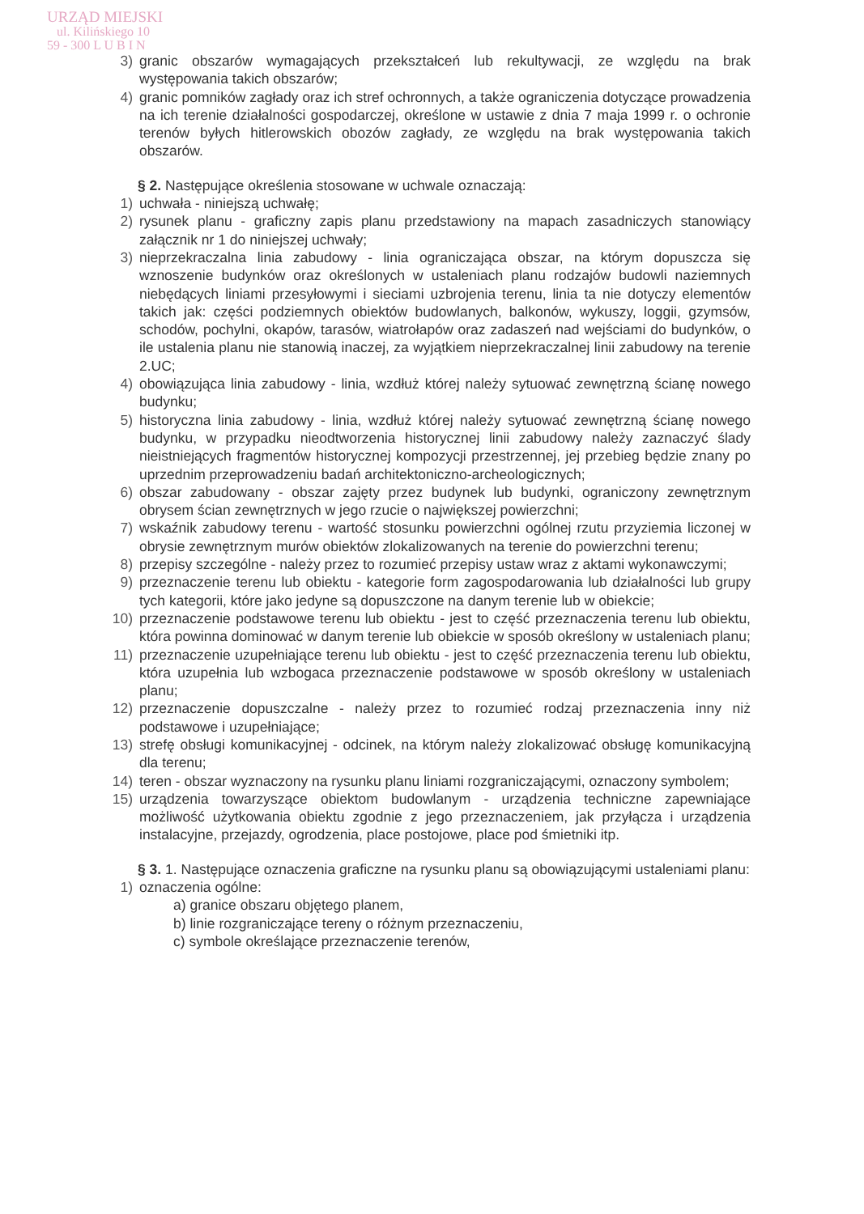URZĄD MIEJSKI
ul. Kilińskiego 10
59 - 300 L U B I N
3) granic obszarów wymagających przekształceń lub rekultywacji, ze względu na brak występowania takich obszarów;
4) granic pomników zagłady oraz ich stref ochronnych, a także ograniczenia dotyczące prowadzenia na ich terenie działalności gospodarczej, określone w ustawie z dnia 7 maja 1999 r. o ochronie terenów byłych hitlerowskich obozów zagłady, ze względu na brak występowania takich obszarów.
§ 2. Następujące określenia stosowane w uchwale oznaczają:
1) uchwała - niniejszą uchwałę;
2) rysunek planu - graficzny zapis planu przedstawiony na mapach zasadniczych stanowiący załącznik nr 1 do niniejszej uchwały;
3) nieprzekraczalna linia zabudowy - linia ograniczająca obszar, na którym dopuszcza się wznoszenie budynków oraz określonych w ustaleniach planu rodzajów budowli naziemnych niebędących liniami przesyłowymi i sieciami uzbrojenia terenu, linia ta nie dotyczy elementów takich jak: części podziemnych obiektów budowlanych, balkonów, wykuszy, loggii, gzymsów, schodów, pochylni, okapów, tarasów, wiatrołapów oraz zadaszeń nad wejściami do budynków, o ile ustalenia planu nie stanowią inaczej, za wyjątkiem nieprzekraczalnej linii zabudowy na terenie 2.UC;
4) obowiązująca linia zabudowy - linia, wzdłuż której należy sytuować zewnętrzną ścianę nowego budynku;
5) historyczna linia zabudowy - linia, wzdłuż której należy sytuować zewnętrzną ścianę nowego budynku, w przypadku nieodtworzenia historycznej linii zabudowy należy zaznaczyć ślady nieistniejących fragmentów historycznej kompozycji przestrzennej, jej przebieg będzie znany po uprzednim przeprowadzeniu badań architektoniczno-archeologicznych;
6) obszar zabudowany - obszar zajęty przez budynek lub budynki, ograniczony zewnętrznym obrysem ścian zewnętrznych w jego rzucie o największej powierzchni;
7) wskaźnik zabudowy terenu - wartość stosunku powierzchni ogólnej rzutu przyziemia liczonej w obrysie zewnętrznym murów obiektów zlokalizowanych na terenie do powierzchni terenu;
8) przepisy szczególne - należy przez to rozumieć przepisy ustaw wraz z aktami wykonawczymi;
9) przeznaczenie terenu lub obiektu - kategorie form zagospodarowania lub działalności lub grupy tych kategorii, które jako jedyne są dopuszczone na danym terenie lub w obiekcie;
10) przeznaczenie podstawowe terenu lub obiektu - jest to część przeznaczenia terenu lub obiektu, która powinna dominować w danym terenie lub obiekcie w sposób określony w ustaleniach planu;
11) przeznaczenie uzupełniające terenu lub obiektu - jest to część przeznaczenia terenu lub obiektu, która uzupełnia lub wzbogaca przeznaczenie podstawowe w sposób określony w ustaleniach planu;
12) przeznaczenie dopuszczalne - należy przez to rozumieć rodzaj przeznaczenia inny niż podstawowe i uzupełniające;
13) strefę obsługi komunikacyjnej - odcinek, na którym należy zlokalizować obsługę komunikacyjną dla terenu;
14) teren - obszar wyznaczony na rysunku planu liniami rozgraniczającymi, oznaczony symbolem;
15) urządzenia towarzyszące obiektom budowlanym - urządzenia techniczne zapewniające możliwość użytkowania obiektu zgodnie z jego przeznaczeniem, jak przyłącza i urządzenia instalacyjne, przejazdy, ogrodzenia, place postojowe, place pod śmietniki itp.
§ 3. 1. Następujące oznaczenia graficzne na rysunku planu są obowiązującymi ustaleniami planu:
1) oznaczenia ogólne:
a) granice obszaru objętego planem,
b) linie rozgraniczające tereny o różnym przeznaczeniu,
c) symbole określające przeznaczenie terenów,